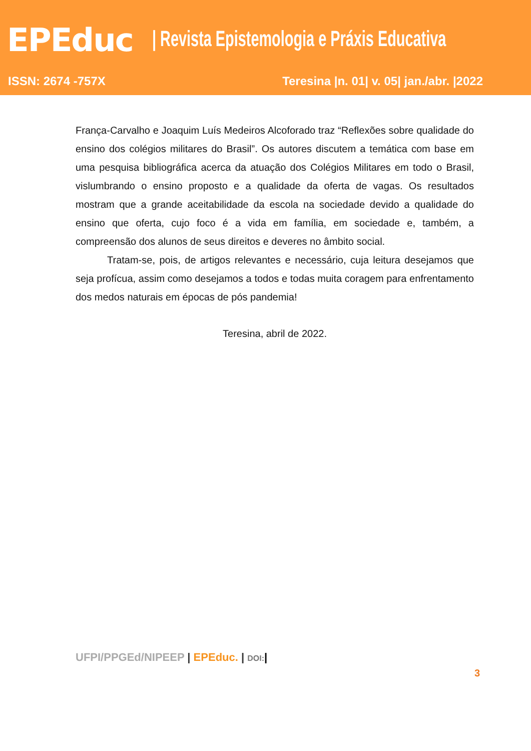EPEduc
| Revista Epistemologia e Práxis Educativa
ISSN: 2674 -757X Teresina |n. 01| v. 05| jan./abr. |2022
França-Carvalho e Joaquim Luís Medeiros Alcoforado traz “Reflexões sobre qualidade do ensino dos colégios militares do Brasil”. Os autores discutem a temática com base em uma pesquisa bibliográfica acerca da atuação dos Colégios Militares em todo o Brasil, vislumbrando o ensino proposto e a qualidade da oferta de vagas. Os resultados mostram que a grande aceitabilidade da escola na sociedade devido a qualidade do ensino que oferta, cujo foco é a vida em família, em sociedade e, também, a compreensão dos alunos de seus direitos e deveres no âmbito social.
Tratam-se, pois, de artigos relevantes e necessário, cuja leitura desejamos que seja profícua, assim como desejamos a todos e todas muita coragem para enfrentamento dos medos naturais em épocas de pós pandemia!
Teresina, abril de 2022.
UFPI/PPGEd/NIPEEP | EPEduc. | DOI:|
3